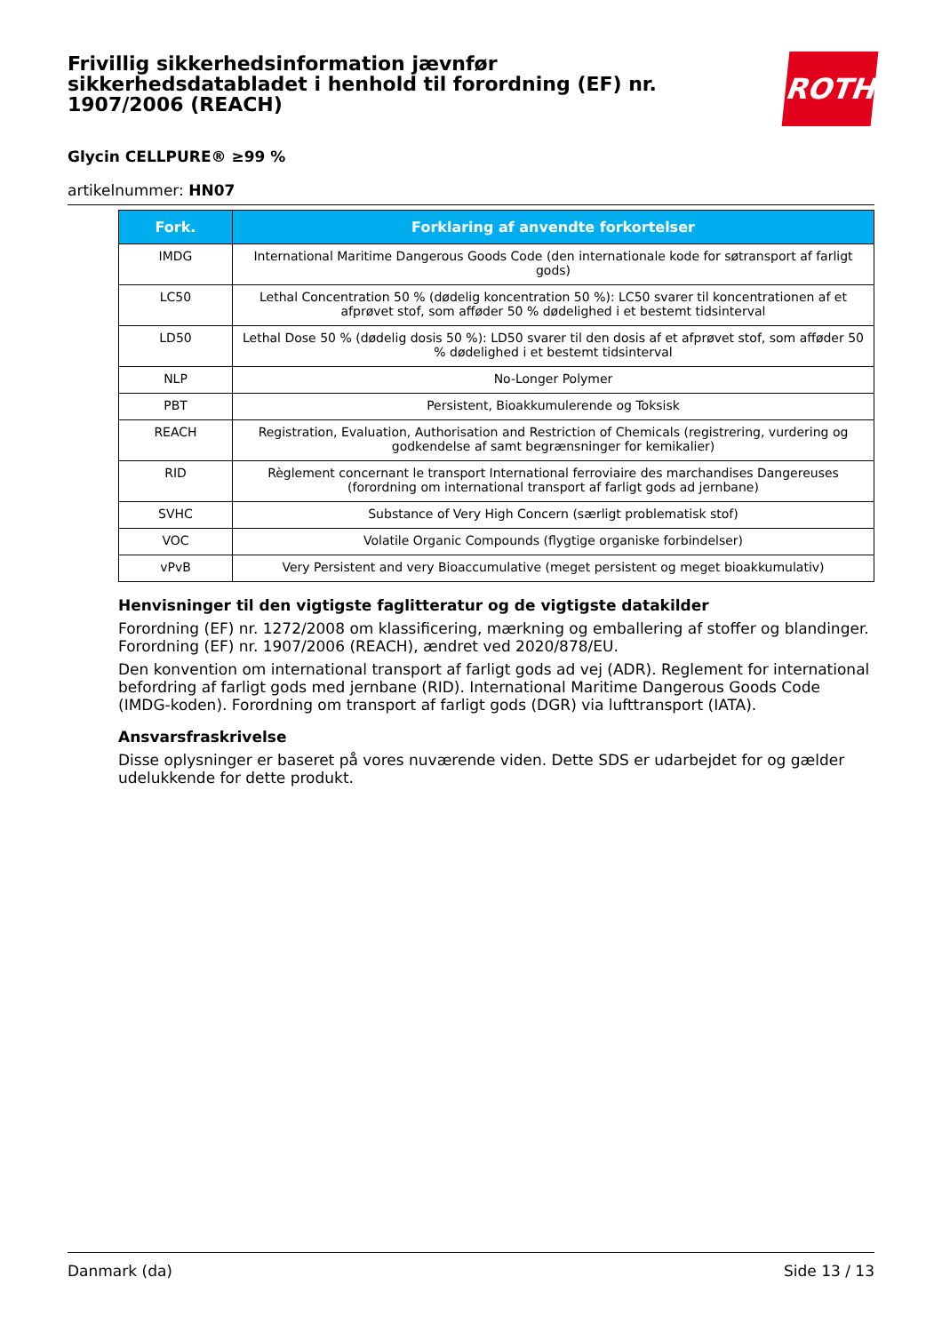Frivillig sikkerhedsinformation jævnfør sikkerhedsdatabladet i henhold til forordning (EF) nr. 1907/2006 (REACH)
ROTH
Glycin CELLPURE® ≥99 %
artikelnummer: HN07
| Fork. | Forklaring af anvendte forkortelser |
| --- | --- |
| IMDG | International Maritime Dangerous Goods Code (den internationale kode for søtransport af farligt gods) |
| LC50 | Lethal Concentration 50 % (dødelig koncentration 50 %): LC50 svarer til koncentrationen af et afprøvet stof, som afføder 50 % dødelighed i et bestemt tidsinterval |
| LD50 | Lethal Dose 50 % (dødelig dosis 50 %): LD50 svarer til den dosis af et afprøvet stof, som afføder 50 % dødelighed i et bestemt tidsinterval |
| NLP | No-Longer Polymer |
| PBT | Persistent, Bioakkumulerende og Toksisk |
| REACH | Registration, Evaluation, Authorisation and Restriction of Chemicals (registrering, vurdering og godkendelse af samt begrænsninger for kemikalier) |
| RID | Règlement concernant le transport International ferroviaire des marchandises Dangereuses (forordning om international transport af farligt gods ad jernbane) |
| SVHC | Substance of Very High Concern (særligt problematisk stof) |
| VOC | Volatile Organic Compounds (flygtige organiske forbindelser) |
| vPvB | Very Persistent and very Bioaccumulative (meget persistent og meget bioakkumulativ) |
Henvisninger til den vigtigste faglitteratur og de vigtigste datakilder
Forordning (EF) nr. 1272/2008 om klassificering, mærkning og emballering af stoffer og blandinger. Forordning (EF) nr. 1907/2006 (REACH), ændret ved 2020/878/EU.
Den konvention om international transport af farligt gods ad vej (ADR). Reglement for international befordring af farligt gods med jernbane (RID). International Maritime Dangerous Goods Code (IMDG-koden). Forordning om transport af farligt gods (DGR) via lufttransport (IATA).
Ansvarsfraskrivelse
Disse oplysninger er baseret på vores nuværende viden. Dette SDS er udarbejdet for og gælder udelukkende for dette produkt.
Danmark (da) Side 13 / 13